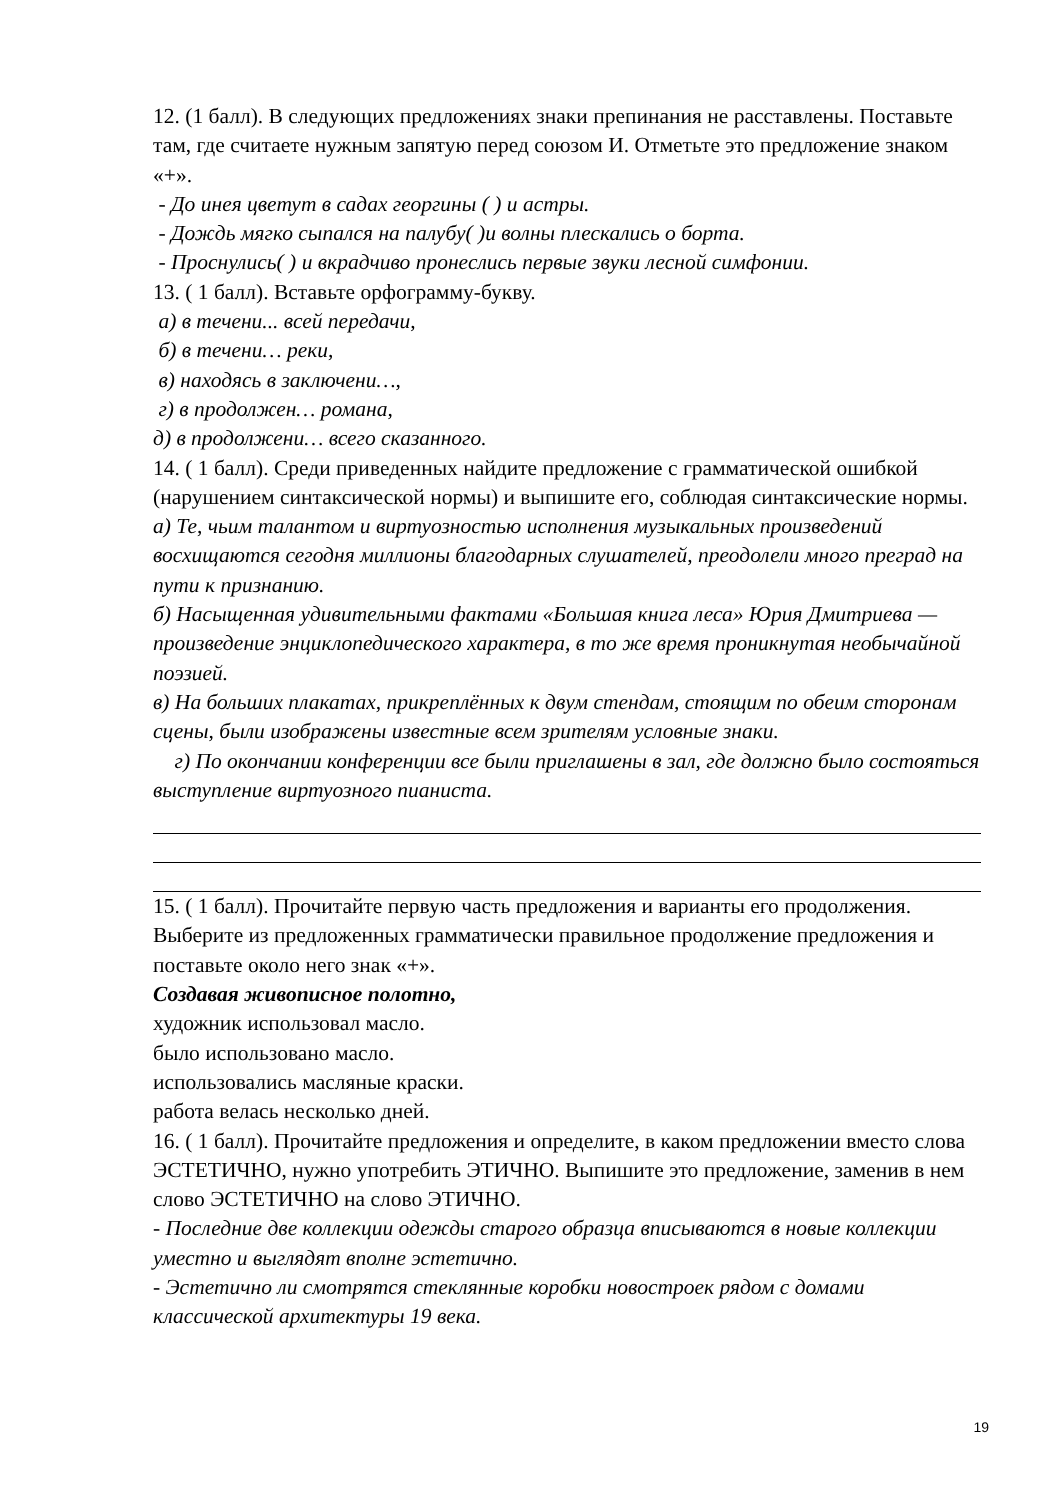12. (1 балл). В следующих предложениях знаки препинания не расставлены. Поставьте там, где считаете нужным запятую перед союзом И. Отметьте это предложение знаком «+».
- До инея цветут в садах георгины ( ) и астры.
- Дождь мягко сыпался на палубу( )и волны плескались о борта.
- Проснулись( ) и вкрадчиво пронеслись первые звуки лесной симфонии.
13. ( 1 балл). Вставьте орфограмму-букву.
а) в течени... всей передачи,
б) в течени… реки,
в) находясь в заключени…,
г) в продолжен… романа,
д) в продолжени… всего сказанного.
14. ( 1 балл). Среди приведенных найдите предложение с грамматической ошибкой (нарушением синтаксической нормы) и выпишите его, соблюдая синтаксические нормы.
а) Те, чьим талантом и виртуозностью исполнения музыкальных произведений восхищаются сегодня миллионы благодарных слушателей, преодолели много преград на пути к признанию.
б) Насыщенная удивительными фактами «Большая книга леса» Юрия Дмитриева — произведение энциклопедического характера, в то же время проникнутая необычайной поэзией.
в) На больших плакатах, прикреплённых к двум стендам, стоящим по обеим сторонам сцены, были изображены известные всем зрителям условные знаки.
г) По окончании конференции все были приглашены в зал, где должно было состояться выступление виртуозного пианиста.
15. ( 1 балл). Прочитайте первую часть предложения и варианты его продолжения. Выберите из предложенных грамматически правильное продолжение предложения и поставьте около него знак «+».
Создавая живописное полотно,
художник использовал масло.
было использовано масло.
использовались масляные краски.
работа велась несколько дней.
16. ( 1 балл). Прочитайте предложения и определите, в каком предложении вместо слова ЭСТЕТИЧНО, нужно употребить ЭТИЧНО. Выпишите это предложение, заменив в нем слово ЭСТЕТИЧНО на слово ЭТИЧНО.
- Последние две коллекции одежды старого образца вписываются в новые коллекции уместно и выглядят вполне эстетично.
- Эстетично ли смотрятся стеклянные коробки новостроек рядом с домами классической архитектуры 19 века.
19